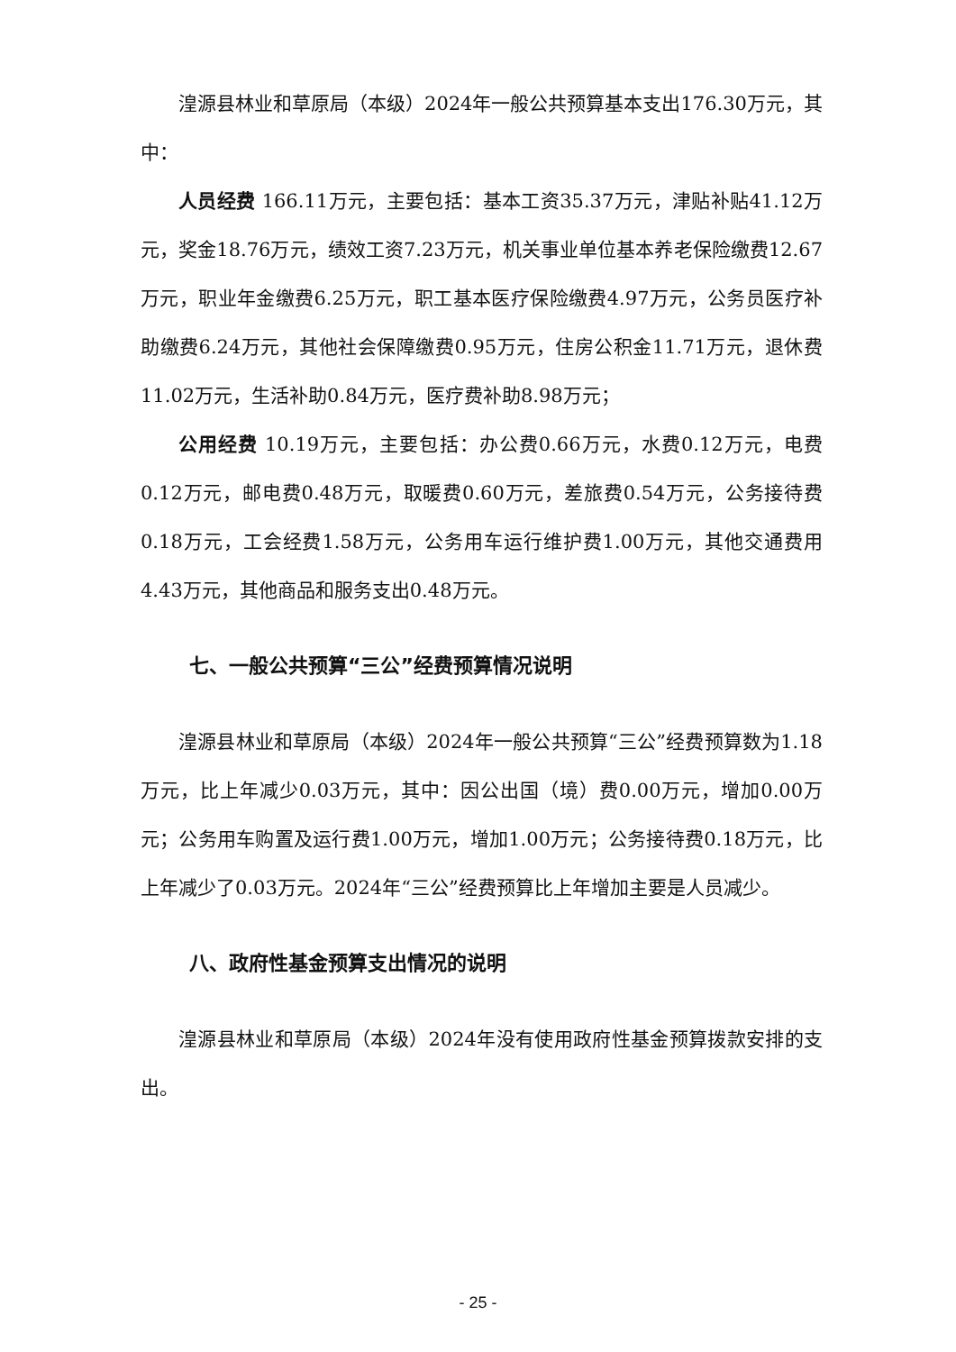湟源县林业和草原局（本级）2024年一般公共预算基本支出176.30万元，其中：
人员经费 166.11万元，主要包括：基本工资35.37万元，津贴补贴41.12万元，奖金18.76万元，绩效工资7.23万元，机关事业单位基本养老保险缴费12.67万元，职业年金缴费6.25万元，职工基本医疗保险缴费4.97万元，公务员医疗补助缴费6.24万元，其他社会保障缴费0.95万元，住房公积金11.71万元，退休费11.02万元，生活补助0.84万元，医疗费补助8.98万元；
公用经费 10.19万元，主要包括：办公费0.66万元，水费0.12万元，电费0.12万元，邮电费0.48万元，取暖费0.60万元，差旅费0.54万元，公务接待费0.18万元，工会经费1.58万元，公务用车运行维护费1.00万元，其他交通费用4.43万元，其他商品和服务支出0.48万元。
七、一般公共预算“三公”经费预算情况说明
湟源县林业和草原局（本级）2024年一般公共预算“三公”经费预算数为1.18万元，比上年减少0.03万元，其中：因公出国（境）费0.00万元，增加0.00万元；公务用车购置及运行费1.00万元，增加1.00万元；公务接待费0.18万元，比上年减少了0.03万元。2024年“三公”经费预算比上年增加主要是人员减少。
八、政府性基金预算支出情况的说明
湟源县林业和草原局（本级）2024年没有使用政府性基金预算拨款安排的支出。
- 25 -